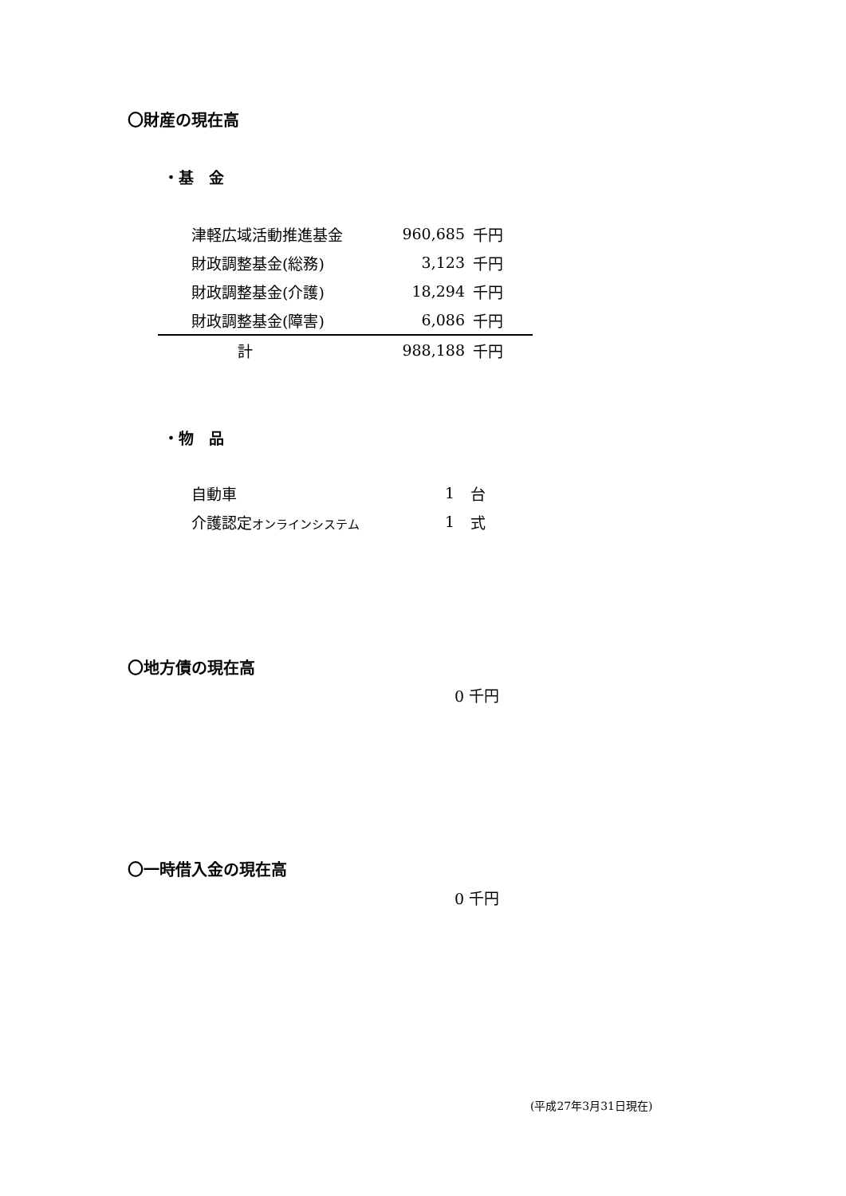〇財産の現在高
・基　金
| 津軽広域活動推進基金 | 960,685 | 千円 |
| 財政調整基金(総務) | 3,123 | 千円 |
| 財政調整基金(介護) | 18,294 | 千円 |
| 財政調整基金(障害) | 6,086 | 千円 |
| 計 | 988,188 | 千円 |
・物　品
| 自動車 | 1 | 台 |
| 介護認定 オンラインシステム | 1 | 式 |
〇地方債の現在高
0 千円
〇一時借入金の現在高
0 千円
(平成27年3月31日現在)